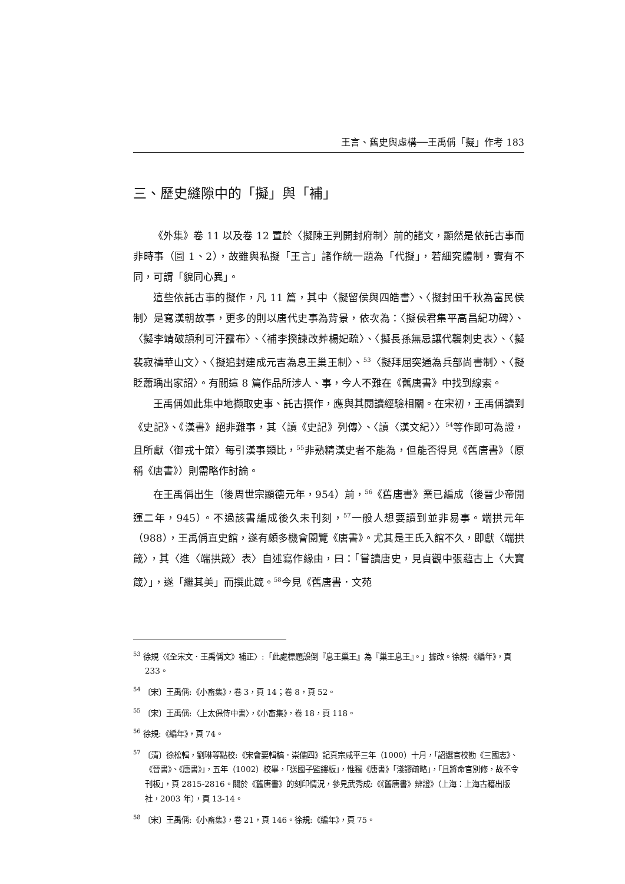王言、舊史與虛構──王禹偁「擬」作考 183
三、歷史縫隙中的「擬」與「補」
《外集》卷 11 以及卷 12 置於〈擬陳王判開封府制〉前的諸文，顯然是依託古事而非時事（圖 1、2），故雖與私擬「王言」諸作統一題為「代擬」，若細究體制，實有不同，可謂「貌同心異」。
這些依託古事的擬作，凡 11 篇，其中〈擬留侯與四皓書〉、〈擬封田千秋為富民侯制〉是寫漢朝故事，更多的則以唐代史事為背景，依次為：〈擬侯君集平高昌紀功碑〉、〈擬李靖破頡利可汗露布〉、〈補李揆諫改葬楊妃疏〉、〈擬長孫無忌讓代襲刺史表〉、〈擬裴寂禱華山文〉、〈擬追封建成元吉為息王巢王制〉、<sup>53</sup>〈擬拜屈突通為兵部尚書制〉、〈擬貶蕭瑀出家詔〉。有關這 8 篇作品所涉人、事，今人不難在《舊唐書》中找到線索。
王禹偁如此集中地擷取史事、託古撰作，應與其閱讀經驗相關。在宋初，王禹偁讀到《史記》、《漢書》絕非難事，其〈讀《史記》列傳〉、〈讀〈漢文紀〉〉<sup>54</sup>等作即可為證，且所獻〈御戎十策〉每引漢事類比，<sup>55</sup>非熟精漢史者不能為，但能否得見《舊唐書》（原稱《唐書》）則需略作討論。
在王禹偁出生（後周世宗顯德元年，954）前，<sup>56</sup>《舊唐書》業已編成（後晉少帝開運二年，945）。不過該書編成後久未刊刻，<sup>57</sup>一般人想要讀到並非易事。端拱元年（988），王禹偁直史館，遂有頗多機會閱覽《唐書》。尤其是王氏入館不久，即獻〈端拱箴〉，其〈進〈端拱箴〉表〉自述寫作緣由，曰：「嘗讀唐史，見貞觀中張蘊古上〈大寶箴〉」，遂「繼其美」而撰此箴。<sup>58</sup>今見《舊唐書．文苑
<sup>53</sup> 徐規〈《全宋文．王禹偁文》補正〉:「此處標題誤倒『息王巢王』為『巢王息王』。」據改。徐規:《編年》，頁 233。
<sup>54</sup> 〔宋〕王禹偁:《小畜集》，卷 3，頁 14；卷 8，頁 52。
<sup>55</sup> 〔宋〕王禹偁:〈上太保侍中書〉，《小畜集》，卷 18，頁 118。
<sup>56</sup> 徐規:《編年》，頁 74。
<sup>57</sup> 〔清〕徐松輯，劉琳等點校:《宋會要輯稿．崇儒四》記真宗咸平三年（1000）十月，「詔選官校勘《三國志》、《晉書》、《唐書》」，五年（1002）校畢，「送國子監鏤板」，惟獨《唐書》「淺謬疏略」，「且將命官別修，故不令刊板」，頁 2815-2816。關於《舊唐書》的刻印情況，參見武秀成:《《舊唐書》辨證》（上海：上海古籍出版社，2003 年），頁 13-14。
<sup>58</sup> 〔宋〕王禹偁:《小畜集》，卷 21，頁 146。徐規:《編年》，頁 75。